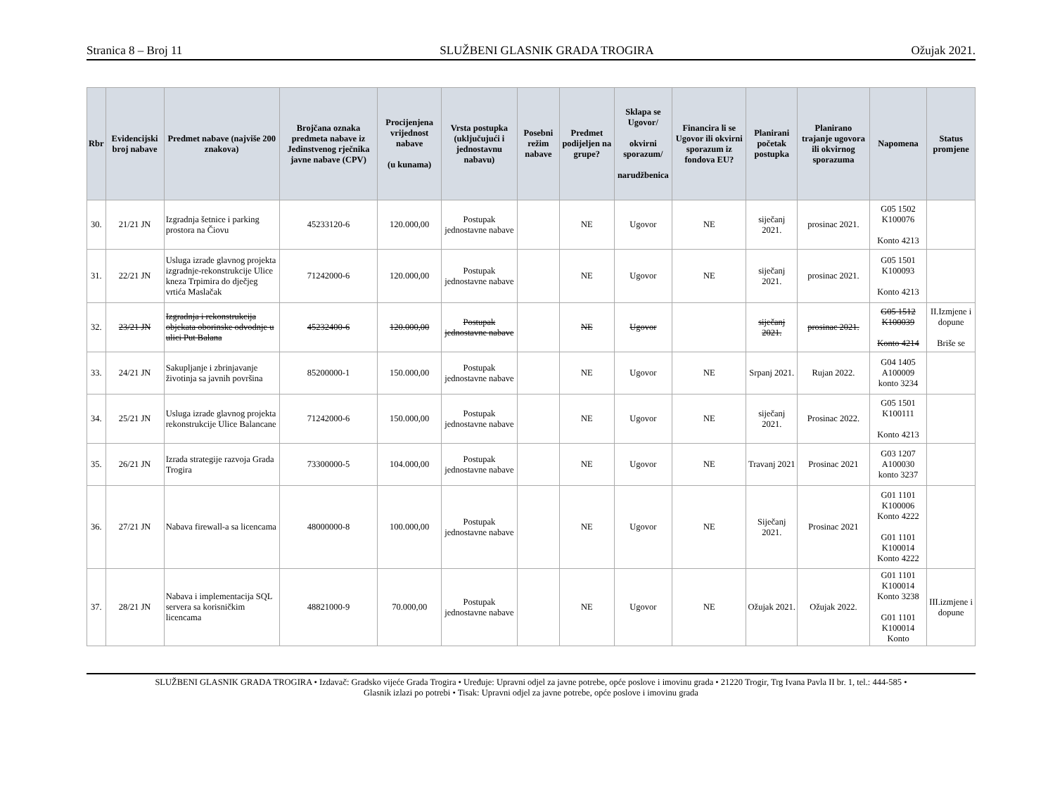Stranica 8 – Broj 11 SLUŽBENI GLASNIK GRADA TROGIRA Ožujak 2021.
| Rbr | Evidencijski broj nabave | Predmet nabave (najviše 200 znakova) | Brojčana oznaka predmeta nabave iz Jedinstvenog rječnika javne nabave (CPV) | Procijenjena vrijednost nabave (u kunama) | Vrsta postupka (uključujući i jednostavnu nabavu) | Posebni režim nabave | Predmet podijeljen na grupe? | Sklapa se Ugovor/ okvirni sporazum/ narudžbenica | Financira li se Ugovor ili okvirni sporazum iz fondova EU? | Planirani početak postupka | Planirano trajanje ugovora ili okvirnog sporazuma | Napomena | Status promjene |
| --- | --- | --- | --- | --- | --- | --- | --- | --- | --- | --- | --- | --- | --- |
| 30. | 21/21 JN | Izgradnja šetnice i parking prostora na Čiovu | 45233120-6 | 120.000,00 | Postupak jednostavne nabave | | NE | Ugovor | NE | siječanj 2021. | prosinac 2021. | G05 1502 K100076 Konto 4213 | |
| 31. | 22/21 JN | Usluga izrade glavnog projekta izgradnje-rekonstrukcije Ulice kneza Trpimira do dječjeg vrtića Maslačak | 71242000-6 | 120.000,00 | Postupak jednostavne nabave | | NE | Ugovor | NE | siječanj 2021. | prosinac 2021. | G05 1501 K100093 Konto 4213 | |
| 32. | 23/21 JN | Izgradnja i rekonstrukcija objekata oborinske odvodnje u ulici Put Balana | 45232400-6 | 120.000,00 | Postupak jednostavne nabave | | NE | Ugovor | | siječanj 2021. | prosinac 2021. | G05 1512 K100039 Konto 4214 | II.Izmjene i dopune Briše se |
| 33. | 24/21 JN | Sakupljanje i zbrinjavanje životinja sa javnih površina | 85200000-1 | 150.000,00 | Postupak jednostavne nabave | | NE | Ugovor | NE | Srpanj 2021. | Rujan 2022. | G04 1405 A100009 konto 3234 | |
| 34. | 25/21 JN | Usluga izrade glavnog projekta rekonstrukcije Ulice Balancane | 71242000-6 | 150.000,00 | Postupak jednostavne nabave | | NE | Ugovor | NE | siječanj 2021. | Prosinac 2022. | G05 1501 K100111 Konto 4213 | |
| 35. | 26/21 JN | Izrada strategije razvoja Grada Trogira | 73300000-5 | 104.000,00 | Postupak jednostavne nabave | | NE | Ugovor | NE | Travanj 2021 | Prosinac 2021 | G03 1207 A100030 konto 3237 | |
| 36. | 27/21 JN | Nabava firewall-a sa licencama | 48000000-8 | 100.000,00 | Postupak jednostavne nabave | | NE | Ugovor | NE | Siječanj 2021. | Prosinac 2021 | G01 1101 K100006 Konto 4222 G01 1101 K100014 Konto 4222 | |
| 37. | 28/21 JN | Nabava i implementacija SQL servera sa korisničkim licencama | 48821000-9 | 70.000,00 | Postupak jednostavne nabave | | NE | Ugovor | NE | Ožujak 2021. | Ožujak 2022. | G01 1101 K100014 Konto 3238 G01 1101 K100014 Konto | III.izmjene i dopune |
SLUŽBENI GLASNIK GRADA TROGIRA • Izdavač: Gradsko vijeće Grada Trogira • Uređuje: Upravni odjel za javne potrebe, opće poslove i imovinu grada • 21220 Trogir, Trg Ivana Pavla II br. 1, tel.: 444-585 •
Glasnik izlazi po potrebi • Tisak: Upravni odjel za javne potrebe, opće poslove i imovinu grada